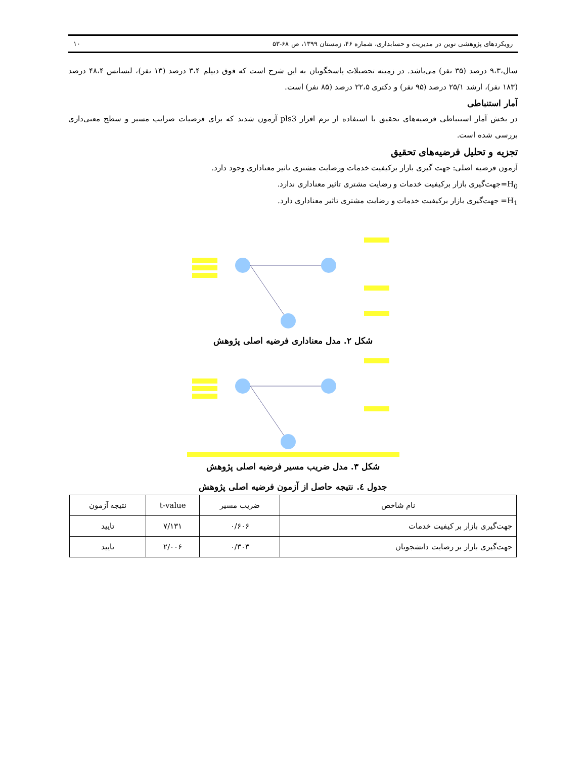رویکردهای پژوهشی نوین در مدیریت و حسابداری، شماره ۴۶، زمستان ۱۳۹۹، ص ۶۸-۵۳ ۱۰
سال،۹،۳ درصد (۳۵ نفر) می‌باشد. در زمینه تحصیلات پاسخگویان به این شرح است که فوق دیپلم ۳،۴ درصد (۱۳ نفر)، لیسانس ۴۸،۴ درصد (۱۸۳ نفر)، ارشد ۲۵/۱ درصد (۹۵ نفر) و دکتری ۲۲،۵ درصد (۸۵ نفر) است.
آمار استنباطی
در بخش آمار استنباطی فرضیه‌های تحقیق با استفاده از نرم افزار pls3 آزمون شدند که برای فرضیات ضرایب مسیر و سطح معنی‌داری بررسی شده است.
تجزیه و تحلیل فرضیه‌های تحقیق
آزمون فرضیه اصلی: جهت گیری بازار برکیفیت خدمات ورضایت مشتری تاثیر معناداری وجود دارد.
H<sub>0</sub>=جهت‌گیری بازار برکیفیت خدمات و رضایت مشتری تاثیر معناداری ندارد.
H<sub>1</sub>= جهت‌گیری بازار برکیفیت خدمات و رضایت مشتری تاثیر معناداری دارد.
شکل ۲. مدل معناداری فرضیه اصلی پژوهش
شکل ۳. مدل ضریب مسیر فرضیه اصلی پژوهش
جدول ٤. نتیجه حاصل از آزمون فرضیه اصلی پژوهش
| نام شاخص | ضریب مسیر | t-value | نتیجه آزمون |
| --- | --- | --- | --- |
| جهت‌گیری بازار بر کیفیت خدمات | ۰/۶۰۶ | ۷/۱۳۱ | تایید |
| جهت‌گیری بازار بر رضایت دانشجویان | ۰/۳۰۳ | ۲/۰۰۶ | تایید |